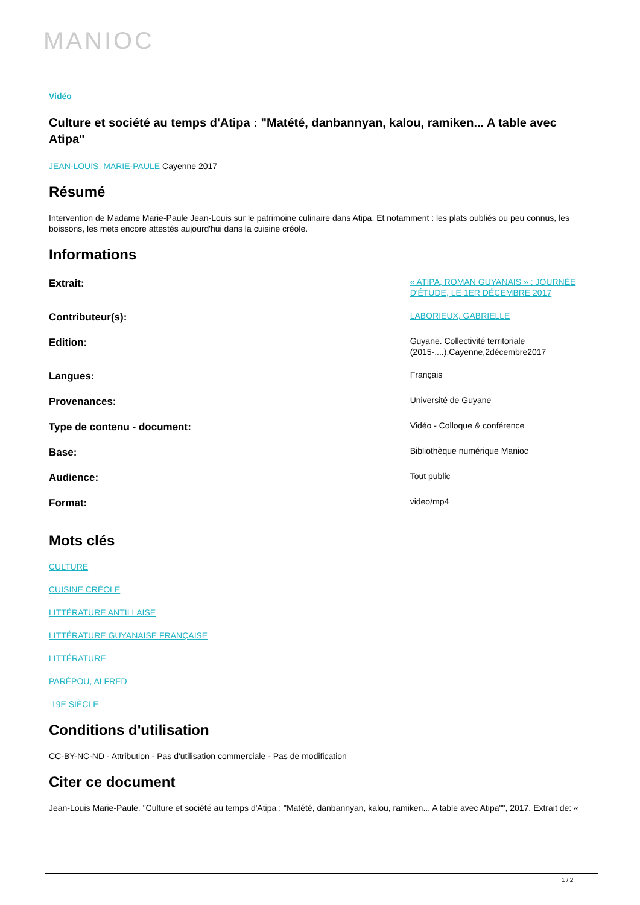MANIOC
Vidéo
Culture et société au temps d'Atipa : "Matété, danbannyan, kalou, ramiken... A table avec Atipa"
JEAN-LOUIS, MARIE-PAULE Cayenne 2017
Résumé
Intervention de Madame Marie-Paule Jean-Louis sur le patrimoine culinaire dans Atipa. Et notamment : les plats oubliés ou peu connus, les boissons, les mets encore attestés aujourd'hui dans la cuisine créole.
Informations
| Extrait: | « ATIPA, ROMAN GUYANAIS » : JOURNÉE D'ÉTUDE, LE 1ER DÉCEMBRE 2017 |
| Contributeur(s): | LABORIEUX, GABRIELLE |
| Edition: | Guyane. Collectivité territoriale (2015-....),Cayenne,2décembre2017 |
| Langues: | Français |
| Provenances: | Université de Guyane |
| Type de contenu - document: | Vidéo - Colloque & conférence |
| Base: | Bibliothèque numérique Manioc |
| Audience: | Tout public |
| Format: | video/mp4 |
Mots clés
CULTURE
CUISINE CRÉOLE
LITTÉRATURE ANTILLAISE
LITTÉRATURE GUYANAISE FRANÇAISE
LITTÉRATURE
PARÉPOU, ALFRED
19E SIÈCLE
Conditions d'utilisation
CC-BY-NC-ND - Attribution - Pas d'utilisation commerciale - Pas de modification
Citer ce document
Jean-Louis Marie-Paule, "Culture et société au temps d'Atipa : "Matété, danbannyan, kalou, ramiken... A table avec Atipa"", 2017. Extrait de: «
1 / 2